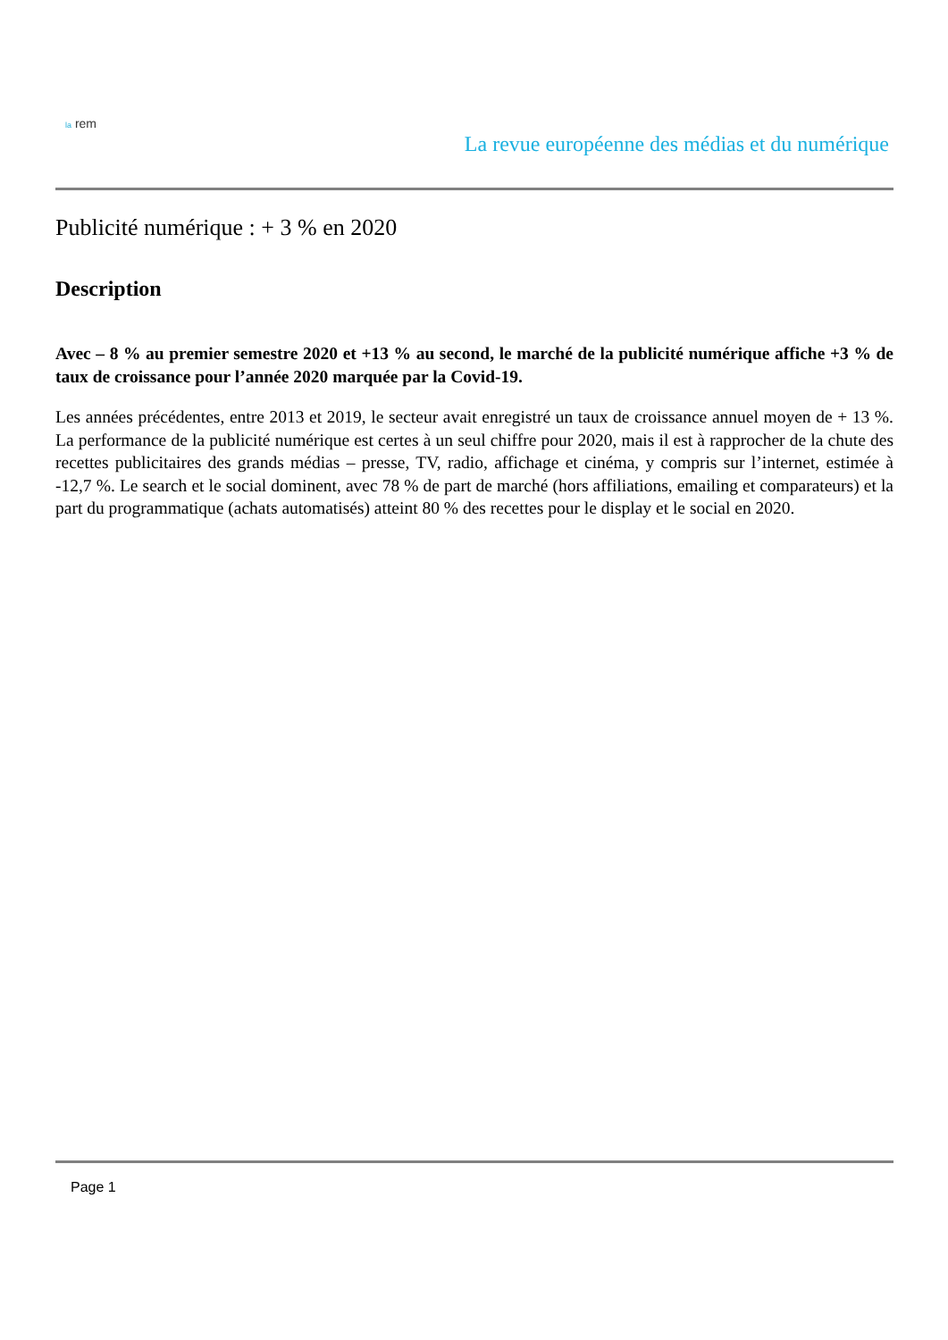la rem
La revue européenne des médias et du numérique
Publicité numérique : + 3 % en 2020
Description
Avec – 8 % au premier semestre 2020 et +13 % au second, le marché de la publicité numérique affiche +3 % de taux de croissance pour l’année 2020 marquée par la Covid-19.
Les années précédentes, entre 2013 et 2019, le secteur avait enregistré un taux de croissance annuel moyen de + 13 %. La performance de la publicité numérique est certes à un seul chiffre pour 2020, mais il est à rapprocher de la chute des recettes publicitaires des grands médias – presse, TV, radio, affichage et cinéma, y compris sur l’internet, estimée à -12,7 %. Le search et le social dominent, avec 78 % de part de marché (hors affiliations, emailing et comparateurs) et la part du programmatique (achats automatisés) atteint 80 % des recettes pour le display et le social en 2020.
Page 1